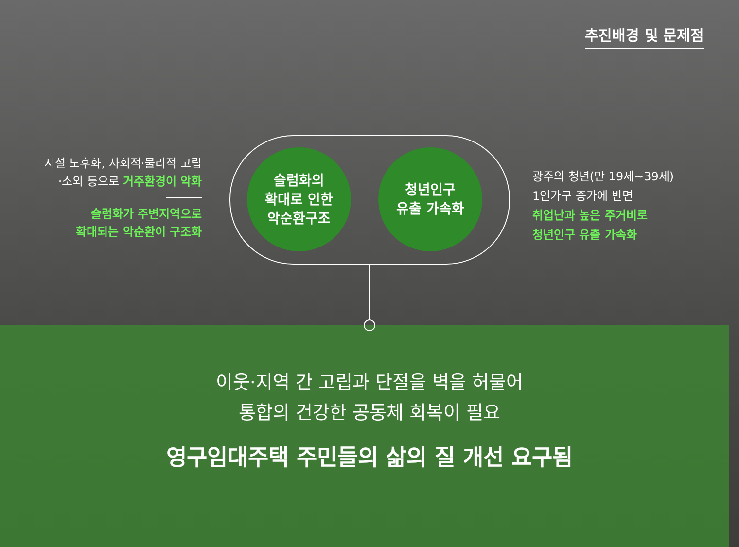추진배경 및 문제점
시설 노후화, 사회적·물리적 고립
·소외 등으로 거주환경이 악화
슬럼화가 주변지역으로
확대되는 악순환이 구조화
슬럼화의
확대로 인한
악순환구조
청년인구
유출 가속화
광주의 청년(만 19세~39세)
1인가구 증가에 반면
취업난과 높은 주거비로
청년인구 유출 가속화
이웃·지역 간 고립과 단절을 벽을 허물어
통합의 건강한 공동체 회복이 필요
영구임대주택 주민들의 삶의 질 개선 요구됨